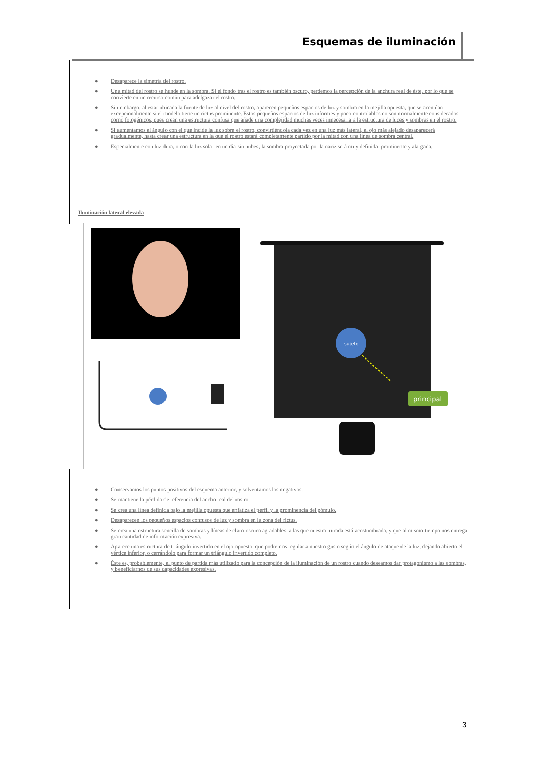Esquemas de iluminación
● Desaparece la simetría del rostro.
● Una mitad del rostro se hunde en la sombra. Si el fondo tras el rostro es también oscuro, perdemos la percepción de la anchura real de éste, por lo que se convierte en un recurso común para adelgazar el rostro.
● Sin embargo, al estar ubicada la fuente de luz al nivel del rostro, aparecen pequeños espacios de luz y sombra en la mejilla opuesta, que se acentúan excepcionalmente si el modelo tiene un rictus prominente. Estos pequeños espacios de luz informes y poco controlables no son normalmente considerados como fotogénicos, pues crean una estructura confusa que añade una complejidad muchas veces innecesaria a la estructura de luces y sombras en el rostro.
● Si aumentamos el ángulo con el que incide la luz sobre el rostro, convirtiéndola cada vez en una luz más lateral, el ojo más alejado desaparecerá gradualmente, hasta crear una estructura en la que el rostro estará completamente partido por la mitad con una línea de sombra central.
● Especialmente con luz dura, o con la luz solar en un día sin nubes, la sombra proyectada por la nariz será muy definida, prominente y alargada.
Iluminación lateral elevada
sujeto
principal
● Conservamos los puntos positivos del esquema anterior, y solventamos los negativos.
● Se mantiene la pérdida de referencia del ancho real del rostro.
● Se crea una línea definida bajo la mejilla opuesta que enfatiza el perfil y la prominencia del pómulo.
● Desaparecen los pequeños espacios confusos de luz y sombra en la zona del rictus.
● Se crea una estructura sencilla de sombras y líneas de claro-oscuro agradables, a las que nuestra mirada está acostumbrada, y que al mismo tiempo nos entrega gran cantidad de información expresiva.
● Aparece una estructura de triángulo invertido en el ojo opuesto, que podremos regular a nuestro gusto según el ángulo de ataque de la luz, dejando abierto el vértice inferior, o cerrándolo para formar un triángulo invertido completo.
● Éste es, probablemente, el punto de partida más utilizado para la concepción de la iluminación de un rostro cuando deseamos dar protagonismo a las sombras, y beneficiarnos de sus capacidades expresivas.
3